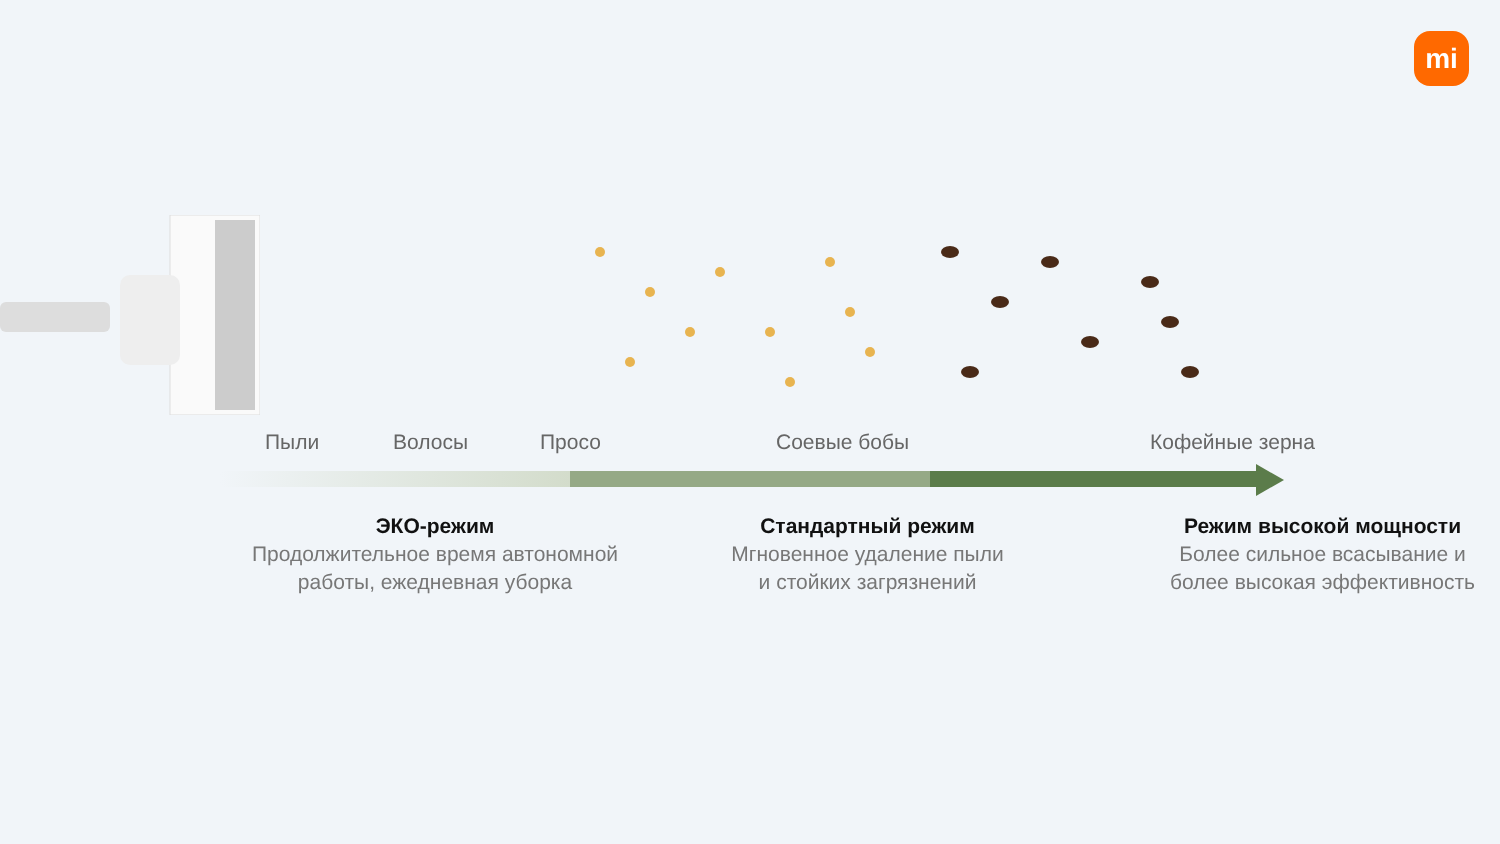mi
Пыли Волосы Просо Соевые бобы Кофейные зерна
ЭКО-режим
Продолжительное время автономной
работы, ежедневная уборка
Стандартный режим
Мгновенное удаление пыли
и стойких загрязнений
Режим высокой мощности
Более сильное всасывание и
более высокая эффективность